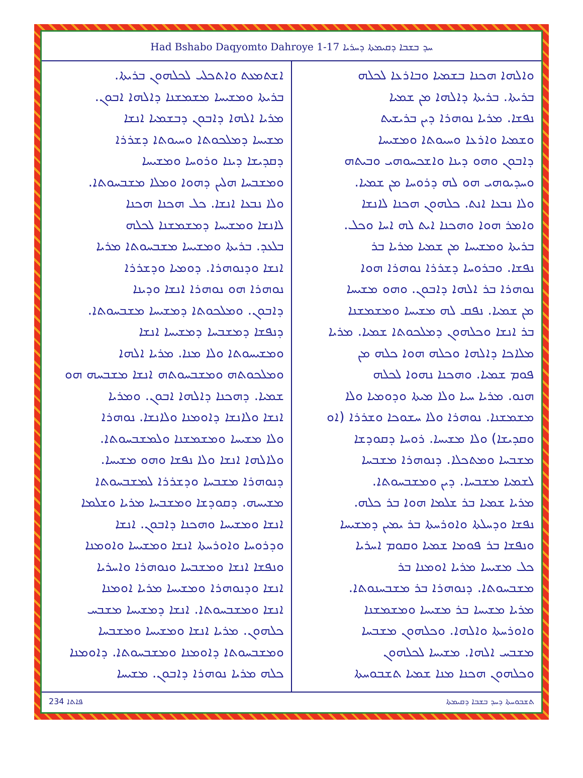Had Bshabo Daqyomto Dahroye 1-17 ܚܕ ܒܫܒܐ ܕܩܝܡܬܐ ܕܚܪܝܐ
ܘܐܠܗܐ ܗܟܢܐ ܒܫܡܝܐ ܘܒܐܪܥܐ ܠܟܠܗ
ܒܪܝܬܐ. ܒܪܝܬܐ ܕܐܠܗܐ ܡܢ ܫܡܝܐ
ܢܦܫܐ. ܡܪܝܐ ܢܘܗܪܐ ܕܝܢ ܒܪܝܫܝܬ
ܘܫܡܝܐ ܘܐܪܥܐ ܘܚܝܘܬܐ ܘܡܫܝܚܐ
ܕܐܒܘܢ ܘܗܘ ܕܝܢܐ ܘܐܫܟܚܘܗܝ ܘܒܝܬܗ
ܘܚܕܝܘܗܝ ܗܘ ܠܗ ܕܪܘܚܐ ܡܢ ܫܡܝܐ.
ܘܠܐ ܢܒܥܐ ܐܢܬ. ܟܠܗܘܢ ܗܟܢܐ ܠܐܢܫܐ
ܘܐܡܪ ܗܘܐ ܘܗܟܢܐ ܐܝܬ ܠܗ ܐܚܐ ܘܟܠ.
ܒܪܝܬܐ ܘܡܫܝܚܐ ܡܢ ܫܡܝܐ ܡܪܝܐ ܒܪ
ܢܦܫܐ. ܘܒܪܘܚܐ ܕܫܪܪܐ ܢܘܗܪܐ ܗܘܐ
ܢܘܗܪܐ ܒܪ ܐܠܗܐ ܕܐܒܘܢ. ܘܗܘ ܡܫܝܚܐ
ܡܢ ܫܡܝܐ. ܢܦܩ ܠܗ ܡܫܝܚܐ ܘܡܫܡܫܢܐ
ܒܪ ܐܢܫܐ ܘܟܠܗܘܢ ܕܡܠܟܘܬܐ ܫܡܝܐ. ܡܪܝܐ
ܡܠܐܟܐ ܕܐܠܗܐ ܘܟܠܗ ܗܘܐ ܟܠܗ ܡܢ
ܦܘܡ ܫܡܝܐ. ܘܗܟܢܐ ܢܗܘܐ ܠܟܠܗ
ܗܢܘ. ܡܪܝܐ ܚܝܐ ܘܠܐ ܡܝܬܐ ܘܕܘܡܝܐ ܘܠܐ
ܡܫܡܫܢܐ. ܢܘܗܪܐ ܘܠܐ ܚܫܘܟܐ ܘܫܪܪܐ (ܐܘ
ܘܩܕܝܫܐ) ܘܠܐ ܡܫܝܚܐ. ܪܘܚܐ ܕܩܘܕܫܐ
ܡܫܒܚܐ ܘܡܬܟܠܐ. ܕܢܘܗܪܐ ܡܫܒܚܐ
ܠܫܡܝܐ ܡܫܒܚܐ. ܕܝܢ ܘܡܫܒܚܘܬܐ.
ܡܪܝܐ ܫܡܝܐ ܒܪ ܫܠܡܐ ܗܘܐ ܒܪ ܟܠܗ.
ܢܦܫܐ ܘܕܚܠܬܐ ܘܐܘܪܚܬܐ ܒܪ ܝܡܝܢ ܕܡܫܝܚܐ
ܘܢܦܫܐ ܒܪ ܦܘܡܐ ܫܡܝܐ ܘܩܘܡ ܐܚܪܝܐ
ܟܠ ܡܫܝܚܐ ܡܪܝܐ ܐܘܡܢܐ ܒܪ
ܡܫܒܚܘܬܐ. ܕܢܘܗܪܐ ܒܪ ܡܫܒܚܢܘܬܐ.
ܡܪܝܐ ܡܫܝܚܐ ܒܪ ܡܫܝܚܐ ܘܡܫܡܫܢܐ
ܘܐܘܪܚܬܐ ܘܐܠܗܐ. ܘܟܠܗܘܢ ܡܫܒܚܐ
ܡܫܒܚ ܐܠܗܐ. ܡܫܝܚܐ ܠܟܠܗܘܢ
ܘܟܠܗܘܢ ܗܟܢܐ ܡܢܐ ܫܡܝܐ ܬܫܒܘܚܬܐ
ܐܫܬܡܥܬ ܘܐܬܟܠܝ ܠܟܠܗܘܢ ܒܪܝܬܐ.
ܒܪܝܬܐ ܘܡܫܝܚܐ ܡܫܡܫܢܐ ܕܐܠܗܐ ܐܒܘܢ.
ܡܪܝܐ ܐܠܗܐ ܕܐܒܘܢ ܕܒܫܡܝܐ ܐܢܫܐ
ܡܫܝܚܐ ܕܡܠܟܘܬܐ ܘܚܝܘܬܐ ܕܫܪܪܐ
ܕܩܕܝܫܐ ܕܝܢܐ ܘܪܘܚܐ ܘܡܫܝܚܐ
ܘܡܫܒܚܐ ܗܠܝܢ ܕܗܘܐ ܘܡܠܐ ܡܫܒܚܘܬܐ.
ܘܠܐ ܢܒܥܐ ܐܢܫܐ. ܟܠ ܗܟܢܐ ܗܟܢܐ
ܠܐܢܫܐ ܘܡܫܝܚܐ ܕܡܫܡܫܢܐ ܠܟܠܗ
ܒܠܥܕ. ܒܪܝܬܐ ܘܡܫܝܚܐ ܡܫܒܚܘܬܐ ܡܪܝܐ
ܐܢܫܐ ܘܕܢܘܗܪܐ. ܕܘܡܝܐ ܘܕܫܪܪܐ
ܢܘܗܪܐ ܗܘ ܢܘܗܪܐ ܐܢܫܐ ܘܕܝܢܐ
ܕܐܒܘܢ. ܘܡܠܟܘܬܐ ܕܡܫܝܚܐ ܡܫܒܚܘܬܐ.
ܕܢܦܫܐ ܕܡܫܒܚܐ ܕܡܫܝܚܐ ܐܢܫܐ
ܘܡܫܝܚܘܬܐ ܘܠܐ ܡܢܐ. ܡܪܝܐ ܐܠܗܐ
ܘܡܠܟܘܬܗ ܘܡܫܒܚܘܬܗ ܐܢܫܐ ܡܫܒܚܗ ܗܘ
ܫܡܝܐ. ܕܗܟܢܐ ܕܐܠܗܐ ܐܒܘܢ. ܘܡܪܝܐ
ܐܢܫܐ ܘܠܐܢܫܐ ܕܐܘܡܢܐ ܘܠܐܢܫܐ. ܢܘܗܪܐ
ܘܠܐ ܡܫܝܚܐ ܘܡܫܡܫܢܐ ܘܠܡܫܒܚܘܬܐ.
ܘܠܐܠܗܐ ܐܢܫܐ ܘܠܐ ܢܦܫܐ ܘܗܘ ܡܫܝܚܐ.
ܕܢܘܗܪܐ ܡܫܒܚܐ ܘܕܫܪܪܐ ܠܡܫܒܚܘܬܐ
ܡܫܝܚܗ. ܕܩܘܕܫܐ ܘܡܫܒܚܐ ܡܪܝܐ ܘܫܠܡܐ
ܐܢܫܐ ܘܡܫܝܚܐ ܘܗܟܢܐ ܕܐܒܘܢ. ܐܢܫܐ
ܘܕܪܘܚܐ ܘܐܘܪܚܬܐ ܐܢܫܐ ܘܡܫܝܚܐ ܘܐܘܡܢܐ
ܘܢܦܫܐ ܐܢܫܐ ܘܡܫܒܚܐ ܘܢܘܗܪܐ ܘܐܚܪܝܐ
ܐܢܫܐ ܘܕܢܘܗܪܐ ܘܡܫܝܚܐ ܡܪܝܐ ܐܘܡܢܐ
ܐܢܫܐ ܘܡܫܒܚܘܬܐ. ܐܢܫܐ ܕܡܫܝܚܐ ܡܫܒܚ
ܟܠܗܘܢ. ܡܪܝܐ ܐܢܫܐ ܘܡܫܝܚܐ ܘܡܫܒܚܐ
ܘܡܫܒܚܘܬܐ ܕܐܘܡܢܐ ܘܡܫܒܚܘܬܐ. ܕܐܘܡܢܐ
ܟܠܗ ܡܪܝܐ ܢܘܗܪܐ ܕܐܒܘܢ. ܡܫܝܚܐ
234 ܦܐܬܐ ܬܫܒܘܚܬܐ ܕܚܕ ܒܫܒܐ ܕܩܝܡܬܐ